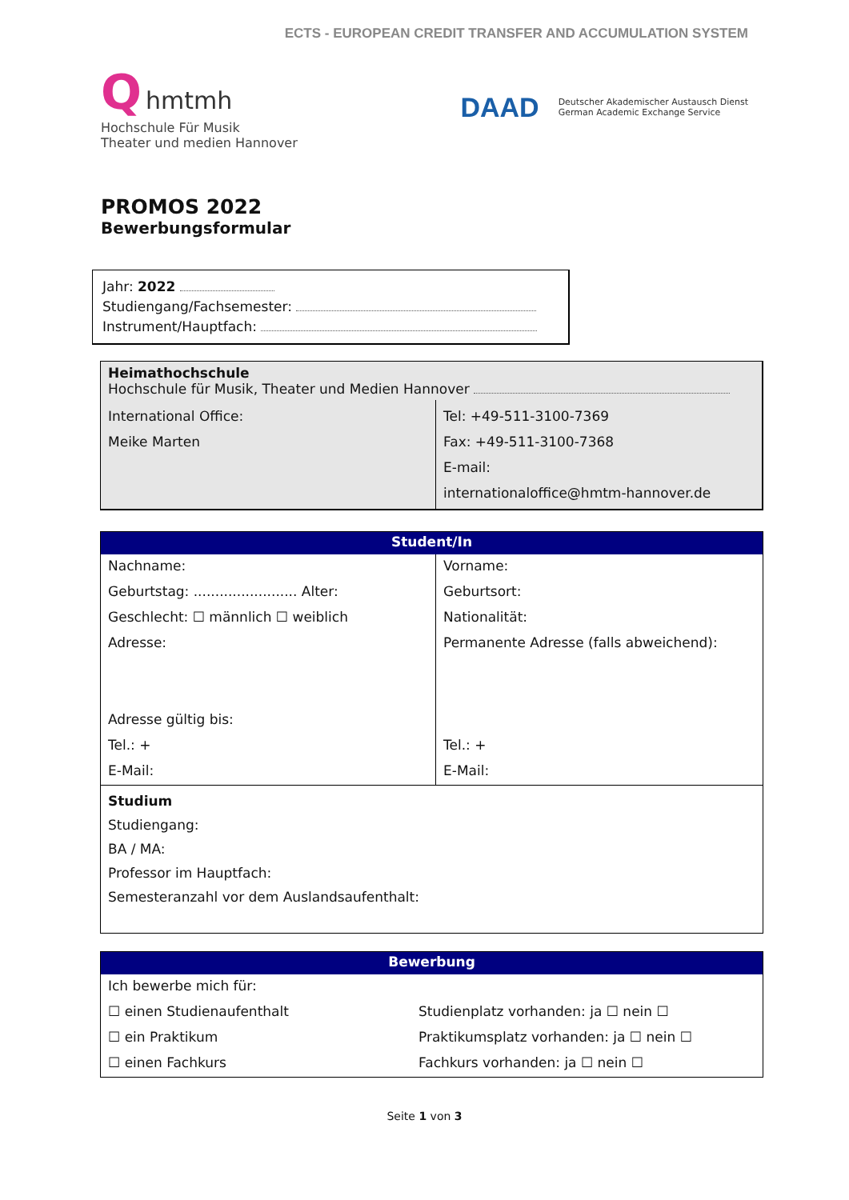ECTS - EUROPEAN CREDIT TRANSFER AND ACCUMULATION SYSTEM
Q hmtmh
Hochschule Für Musik
Theater und medien Hannover
DAAD Deutscher Akademischer Austausch Dienst
German Academic Exchange Service
PROMOS 2022
Bewerbungsformular
Jahr: 2022
Studiengang/Fachsemester:
Instrument/Hauptfach:
| Heimathochschule Hochschule für Musik, Theater und Medien Hannover | |
| International Office: Meike Marten | Tel: +49-511-3100-7369 Fax: +49-511-3100-7368 E-mail: internationaloffice@hmtm-hannover.de |
| Student/In | |
| Nachname: | Vorname: |
| Geburtstag: ........................ Alter: | Geburtsort: |
| Geschlecht: ☐ männlich ☐ weiblich | Nationalität: |
| Adresse: | Permanente Adresse (falls abweichend): |
| Adresse gültig bis: | |
| Tel.: + | Tel.: + |
| E-Mail: | E-Mail: |
| Studium Studiengang: BA / MA: Professor im Hauptfach: Semesteranzahl vor dem Auslandsaufenthalt: | |
| Bewerbung | |
| Ich bewerbe mich für: | |
| ☐ einen Studienaufenthalt | Studienplatz vorhanden: ja ☐ nein ☐ |
| ☐ ein Praktikum | Praktikumsplatz vorhanden: ja ☐ nein ☐ |
| ☐ einen Fachkurs | Fachkurs vorhanden: ja ☐ nein ☐ |
Seite 1 von 3